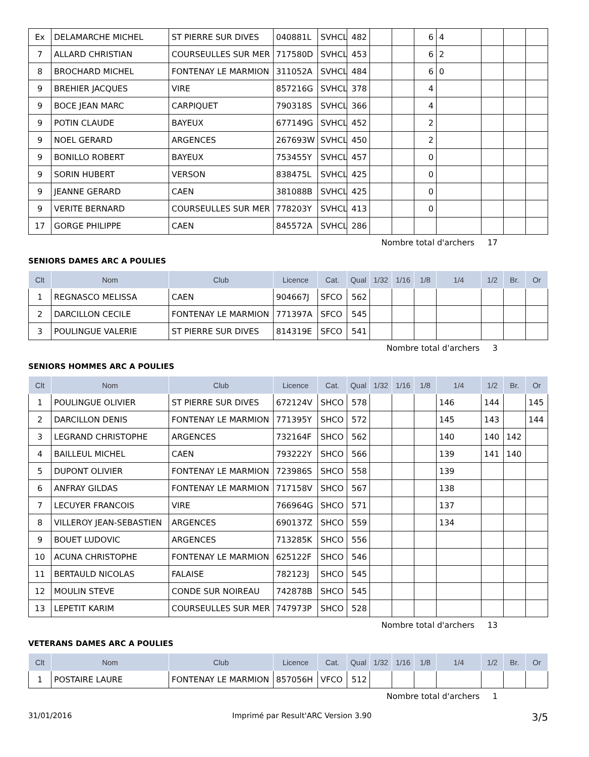| Ex | DELAMARCHE MICHEL | ST PIERRE SUR DIVES | 040881L | SVHCL | 482 | | | 6 | 4 | | | |
| 7 | ALLARD CHRISTIAN | COURSEULLES SUR MER | 717580D | SVHCL | 453 | | | 6 | 2 | | | |
| 8 | BROCHARD MICHEL | FONTENAY LE MARMION | 311052A | SVHCL | 484 | | | 6 | 0 | | | |
| 9 | BREHIER JACQUES | VIRE | 857216G | SVHCL | 378 | | | 4 | | | | |
| 9 | BOCE JEAN MARC | CARPIQUET | 790318S | SVHCL | 366 | | | 4 | | | | |
| 9 | POTIN CLAUDE | BAYEUX | 677149G | SVHCL | 452 | | | 2 | | | | |
| 9 | NOEL GERARD | ARGENCES | 267693W | SVHCL | 450 | | | 2 | | | | |
| 9 | BONILLO ROBERT | BAYEUX | 753455Y | SVHCL | 457 | | | 0 | | | | |
| 9 | SORIN HUBERT | VERSON | 838475L | SVHCL | 425 | | | 0 | | | | |
| 9 | JEANNE GERARD | CAEN | 381088B | SVHCL | 425 | | | 0 | | | | |
| 9 | VERITE BERNARD | COURSEULLES SUR MER | 778203Y | SVHCL | 413 | | | 0 | | | | |
| 17 | GORGE PHILIPPE | CAEN | 845572A | SVHCL | 286 | | | | | | | |
Nombre total d'archers 17
SENIORS DAMES ARC A POULIES
| Clt | Nom | Club | Licence | Cat. | Qual | 1/32 | 1/16 | 1/8 | 1/4 | 1/2 | Br. | Or |
| --- | --- | --- | --- | --- | --- | --- | --- | --- | --- | --- | --- | --- |
| 1 | REGNASCO MELISSA | CAEN | 904667J | SFCO | 562 | | | | | | | |
| 2 | DARCILLON CECILE | FONTENAY LE MARMION | 771397A | SFCO | 545 | | | | | | | |
| 3 | POULINGUE VALERIE | ST PIERRE SUR DIVES | 814319E | SFCO | 541 | | | | | | | |
Nombre total d'archers 3
SENIORS HOMMES ARC A POULIES
| Clt | Nom | Club | Licence | Cat. | Qual | 1/32 | 1/16 | 1/8 | 1/4 | 1/2 | Br. | Or |
| --- | --- | --- | --- | --- | --- | --- | --- | --- | --- | --- | --- | --- |
| 1 | POULINGUE OLIVIER | ST PIERRE SUR DIVES | 672124V | SHCO | 578 | | | | 146 | 144 | | 145 |
| 2 | DARCILLON DENIS | FONTENAY LE MARMION | 771395Y | SHCO | 572 | | | | 145 | 143 | | 144 |
| 3 | LEGRAND CHRISTOPHE | ARGENCES | 732164F | SHCO | 562 | | | | 140 | 140 | 142 | |
| 4 | BAILLEUL MICHEL | CAEN | 793222Y | SHCO | 566 | | | | 139 | 141 | 140 | |
| 5 | DUPONT OLIVIER | FONTENAY LE MARMION | 723986S | SHCO | 558 | | | | 139 | | | |
| 6 | ANFRAY GILDAS | FONTENAY LE MARMION | 717158V | SHCO | 567 | | | | 138 | | | |
| 7 | LECUYER FRANCOIS | VIRE | 766964G | SHCO | 571 | | | | 137 | | | |
| 8 | VILLEROY JEAN-SEBASTIEN | ARGENCES | 690137Z | SHCO | 559 | | | | 134 | | | |
| 9 | BOUET LUDOVIC | ARGENCES | 713285K | SHCO | 556 | | | | | | | |
| 10 | ACUNA CHRISTOPHE | FONTENAY LE MARMION | 625122F | SHCO | 546 | | | | | | | |
| 11 | BERTAULD NICOLAS | FALAISE | 782123J | SHCO | 545 | | | | | | | |
| 12 | MOULIN STEVE | CONDE SUR NOIREAU | 742878B | SHCO | 545 | | | | | | | |
| 13 | LEPETIT KARIM | COURSEULLES SUR MER | 747973P | SHCO | 528 | | | | | | | |
Nombre total d'archers 13
VETERANS DAMES ARC A POULIES
| Clt | Nom | Club | Licence | Cat. | Qual | 1/32 | 1/16 | 1/8 | 1/4 | 1/2 | Br. | Or |
| --- | --- | --- | --- | --- | --- | --- | --- | --- | --- | --- | --- | --- |
| 1 | POSTAIRE LAURE | FONTENAY LE MARMION | 857056H | VFCO | 512 | | | | | | | |
Nombre total d'archers 1
31/01/2016 Imprimé par Result'ARC Version 3.90 3/5